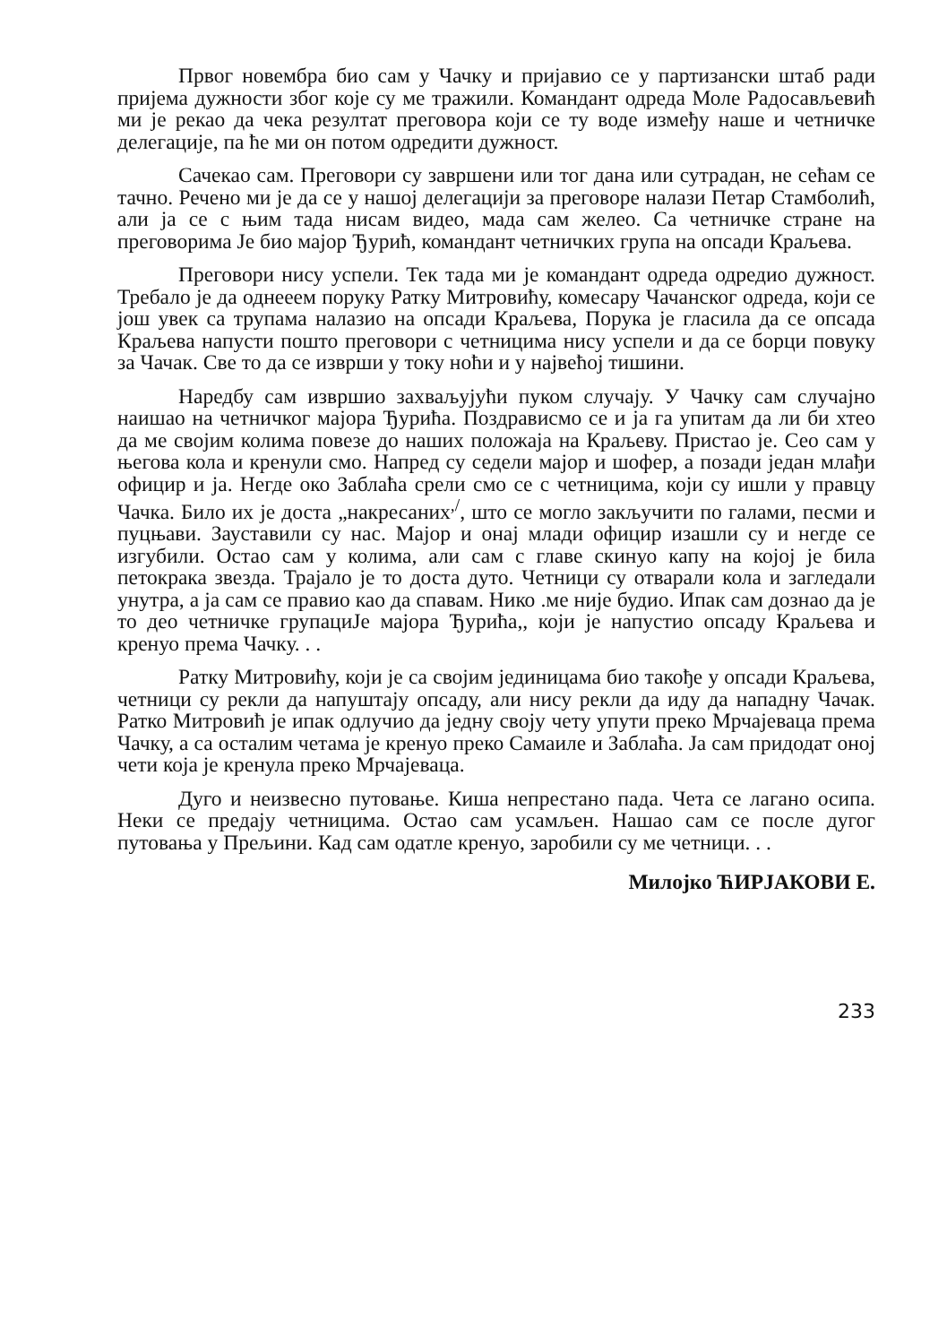Првог новембра био сам у Чачку и пријавио се у партизански штаб ради пријема дужности због које су ме тражили. Командант одреда Моле Радосављевић ми је рекао да чека резултат преговора који се ту воде између наше и четничке делегације, па ће ми он потом одредити дужност.
Сачекао сам. Преговори су завршени или тог дана или сутрадан, не сећам се тачно. Речено ми је да се у нашој делегацији за преговоре налази Петар Стамболић, али ја се с њим тада нисам видео, мада сам желео. Са четничке стране на преговорима Је био мајор Ђурић, командант четничких група на опсади Краљева.
Преговори нису успели. Тек тада ми је командант одреда одредио дужност. Требало је да однееем поруку Ратку Митровићу, комесару Чачанског одреда, који се још увек са трупама налазио на опсади Краљева, Порука је гласила да се опсада Краљева напусти пошто преговори с четницима нису успели и да се борци повуку за Чачак. Све то да се изврши у току ноћи и у највећој тишини.
Наредбу сам извршио захваљујући пуком случају. У Чачку сам случајно наишао на четничког мајора Ђурића. Поздрависмо се и ја га упитам да ли би хтео да ме својим колима повезе до наших положаја на Краљеву. Пристао је. Сео сам у његова кола и кренули смо. Напред су седели мајор и шофер, а позади један млађи официр и ја. Негде око Заблаћа срели смо се с четницима, који су ишли у правцу Чачка. Било их је доста „накресаних<sup>,/</sup>, што се могло закључити по галами, песми и пуцњави. Зауставили су нас. Мајор и онај млади официр изашли су и негде се изгубили. Остао сам у колима, али сам с главе скинуо капу на којој је била петокрака звезда. Трајало је то доста дуто. Четници су отварали кола и загледали унутра, а ја сам се правио као да спавам. Нико .ме није будио. Ипак сам дознао да је то део четничке групациЈе мајора Ђурића,, који је напустио опсаду Краљева и кренуо према Чачку. . .
Ратку Митровићу, који је са својим јединицама био такође у опсади Краљева, четници су рекли да напуштају опсаду, али нису рекли да иду да нападну Чачак. Ратко Митровић је ипак одлучио да једну своју чету упути преко Мрчајеваца према Чачку, а са осталим четама је кренуо преко Самаиле и Заблаћа. Ја сам придодат оној чети која је кренула преко Мрчајеваца.
Дуго и неизвесно путовање. Киша непрестано пада. Чета се лагано осипа. Неки се предају четницима. Остао сам усамљен. Нашао сам се после дугог путовања у Прељини. Кад сам одатле кренуо, заробили су ме четници. . .
Милојко ЋИРЈАКОВИ Е.
233